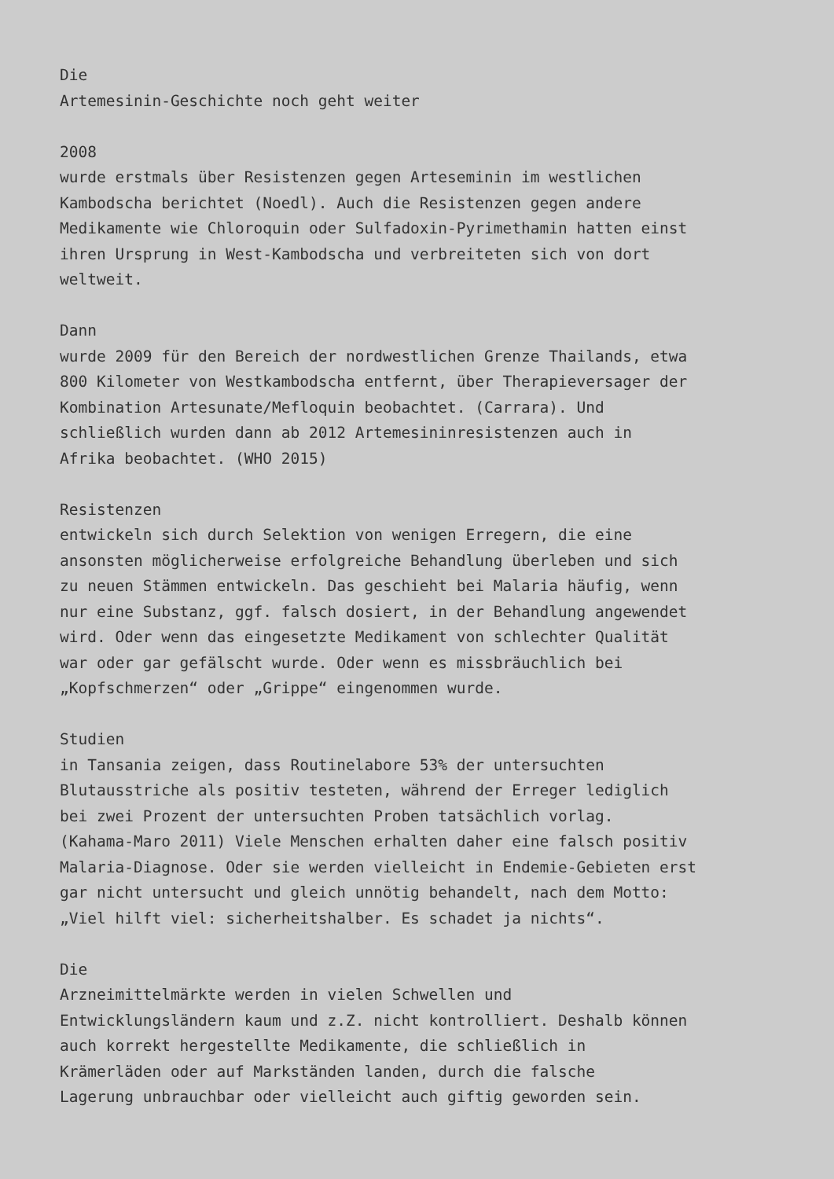Die Artemesinin-Geschichte noch geht weiter 2008 wurde erstmals über Resistenzen gegen Arteseminin im westlichen Kambodscha berichtet (Noedl). Auch die Resistenzen gegen andere Medikamente wie Chloroquin oder Sulfadoxin-Pyrimethamin hatten einst ihren Ursprung in West-Kambodscha und verbreiteten sich von dort weltweit. Dann wurde 2009 für den Bereich der nordwestlichen Grenze Thailands, etwa 800 Kilometer von Westkambodscha entfernt, über Therapieversager der Kombination Artesunate/Mefloquin beobachtet. (Carrara). Und schließlich wurden dann ab 2012 Artemesininresistenzen auch in Afrika beobachtet. (WHO 2015) Resistenzen entwickeln sich durch Selektion von wenigen Erregern, die eine ansonsten möglicherweise erfolgreiche Behandlung überleben und sich zu neuen Stämmen entwickeln. Das geschieht bei Malaria häufig, wenn nur eine Substanz, ggf. falsch dosiert, in der Behandlung angewendet wird. Oder wenn das eingesetzte Medikament von schlechter Qualität war oder gar gefälscht wurde. Oder wenn es missbräuchlich bei „Kopfschmerzen“ oder „Grippe“ eingenommen wurde. Studien in Tansania zeigen, dass Routinelabore 53% der untersuchten Blutausstriche als positiv testeten, während der Erreger lediglich bei zwei Prozent der untersuchten Proben tatsächlich vorlag. (Kahama-Maro 2011) Viele Menschen erhalten daher eine falsch positiv Malaria-Diagnose. Oder sie werden vielleicht in Endemie-Gebieten erst gar nicht untersucht und gleich unnötig behandelt, nach dem Motto: „Viel hilft viel: sicherheitshalber. Es schadet ja nichts“. Die Arzneimittelmärkte werden in vielen Schwellen und Entwicklungsländern kaum und z.Z. nicht kontrolliert. Deshalb können auch korrekt hergestellte Medikamente, die schließlich in Krämerläden oder auf Markständen landen, durch die falsche Lagerung unbrauchbar oder vielleicht auch giftig geworden sein.